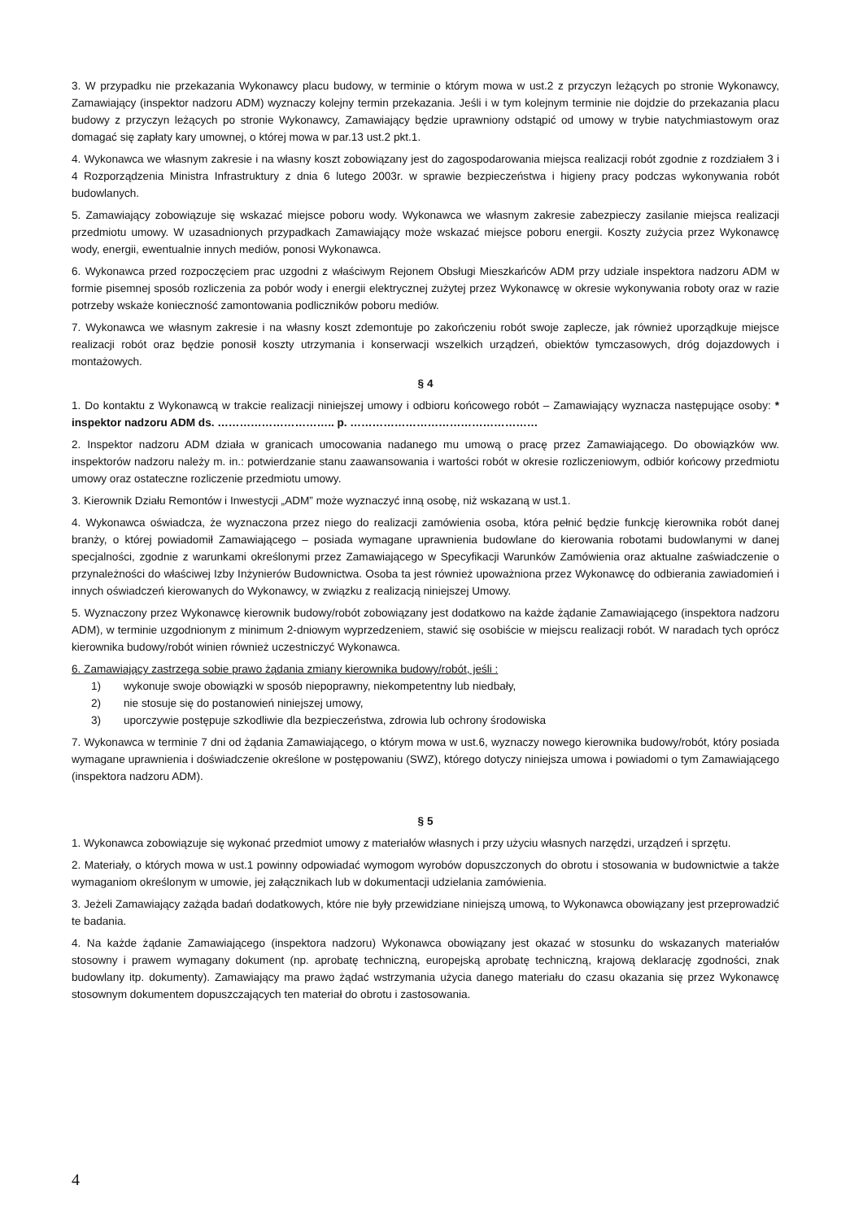3. W przypadku nie przekazania Wykonawcy placu budowy, w terminie o którym mowa w ust.2 z przyczyn leżących po stronie Wykonawcy, Zamawiający (inspektor nadzoru ADM) wyznaczy kolejny termin przekazania. Jeśli i w tym kolejnym terminie nie dojdzie do przekazania placu budowy z przyczyn leżących po stronie Wykonawcy, Zamawiający będzie uprawniony odstąpić od umowy w trybie natychmiastowym oraz domagać się zapłaty kary umownej, o której mowa w par.13 ust.2 pkt.1.
4. Wykonawca we własnym zakresie i na własny koszt zobowiązany jest do zagospodarowania miejsca realizacji robót zgodnie z rozdziałem 3 i 4 Rozporządzenia Ministra Infrastruktury z dnia 6 lutego 2003r. w sprawie bezpieczeństwa i higieny pracy podczas wykonywania robót budowlanych.
5. Zamawiający zobowiązuje się wskazać miejsce poboru wody. Wykonawca we własnym zakresie zabezpieczy zasilanie miejsca realizacji przedmiotu umowy. W uzasadnionych przypadkach Zamawiający może wskazać miejsce poboru energii. Koszty zużycia przez Wykonawcę wody, energii, ewentualnie innych mediów, ponosi Wykonawca.
6. Wykonawca przed rozpoczęciem prac uzgodni z właściwym Rejonem Obsługi Mieszkańców ADM przy udziale inspektora nadzoru ADM w formie pisemnej sposób rozliczenia za pobór wody i energii elektrycznej zużytej przez Wykonawcę w okresie wykonywania roboty oraz w razie potrzeby wskaże konieczność zamontowania podliczników poboru mediów.
7. Wykonawca we własnym zakresie i na własny koszt zdemontuje po zakończeniu robót swoje zaplecze, jak również uporządkuje miejsce realizacji robót oraz będzie ponosił koszty utrzymania i konserwacji wszelkich urządzeń, obiektów tymczasowych, dróg dojazdowych i montażowych.
§ 4
1. Do kontaktu z Wykonawcą w trakcie realizacji niniejszej umowy i odbioru końcowego robót – Zamawiający wyznacza następujące osoby: * inspektor nadzoru ADM ds. ………………………….. p. ……………………………………………
2. Inspektor nadzoru ADM działa w granicach umocowania nadanego mu umową o pracę przez Zamawiającego. Do obowiązków ww. inspektorów nadzoru należy m. in.: potwierdzanie stanu zaawansowania i wartości robót w okresie rozliczeniowym, odbiór końcowy przedmiotu umowy oraz ostateczne rozliczenie przedmiotu umowy.
3. Kierownik Działu Remontów i Inwestycji „ADM” może wyznaczyć inną osobę, niż wskazaną w ust.1.
4. Wykonawca oświadcza, że wyznaczona przez niego do realizacji zamówienia osoba, która pełnić będzie funkcję kierownika robót danej branży, o której powiadomił Zamawiającego – posiada wymagane uprawnienia budowlane do kierowania robotami budowlanymi w danej specjalności, zgodnie z warunkami określonymi przez Zamawiającego w Specyfikacji Warunków Zamówienia oraz aktualne zaświadczenie o przynależności do właściwej Izby Inżynierów Budownictwa. Osoba ta jest również upoważniona przez Wykonawcę do odbierania zawiadomień i innych oświadczeń kierowanych do Wykonawcy, w związku z realizacją niniejszej Umowy.
5. Wyznaczony przez Wykonawcę kierownik budowy/robót zobowiązany jest dodatkowo na każde żądanie Zamawiającego (inspektora nadzoru ADM), w terminie uzgodnionym z minimum 2-dniowym wyprzedzeniem, stawić się osobiście w miejscu realizacji robót. W naradach tych oprócz kierownika budowy/robót winien również uczestniczyć Wykonawca.
6. Zamawiający zastrzega sobie prawo żądania zmiany kierownika budowy/robót, jeśli :
1) wykonuje swoje obowiązki w sposób niepoprawny, niekompetentny lub niedbały,
2) nie stosuje się do postanowień niniejszej umowy,
3) uporczywie postępuje szkodliwie dla bezpieczeństwa, zdrowia lub ochrony środowiska
7. Wykonawca w terminie 7 dni od żądania Zamawiającego, o którym mowa w ust.6, wyznaczy nowego kierownika budowy/robót, który posiada wymagane uprawnienia i doświadczenie określone w postępowaniu (SWZ), którego dotyczy niniejsza umowa i powiadomi o tym Zamawiającego (inspektora nadzoru ADM).
§ 5
1. Wykonawca zobowiązuje się wykonać przedmiot umowy z materiałów własnych i przy użyciu własnych narzędzi, urządzeń i sprzętu.
2. Materiały, o których mowa w ust.1 powinny odpowiadać wymogom wyrobów dopuszczonych do obrotu i stosowania w budownictwie a także wymaganiom określonym w umowie, jej załącznikach lub w dokumentacji udzielania zamówienia.
3. Jeżeli Zamawiający zażąda badań dodatkowych, które nie były przewidziane niniejszą umową, to Wykonawca obowiązany jest przeprowadzić te badania.
4. Na każde żądanie Zamawiającego (inspektora nadzoru) Wykonawca obowiązany jest okazać w stosunku do wskazanych materiałów stosowny i prawem wymagany dokument (np. aprobatę techniczną, europejską aprobatę techniczną, krajową deklarację zgodności, znak budowlany itp. dokumenty). Zamawiający ma prawo żądać wstrzymania użycia danego materiału do czasu okazania się przez Wykonawcę stosownym dokumentem dopuszczających ten materiał do obrotu i zastosowania.
4